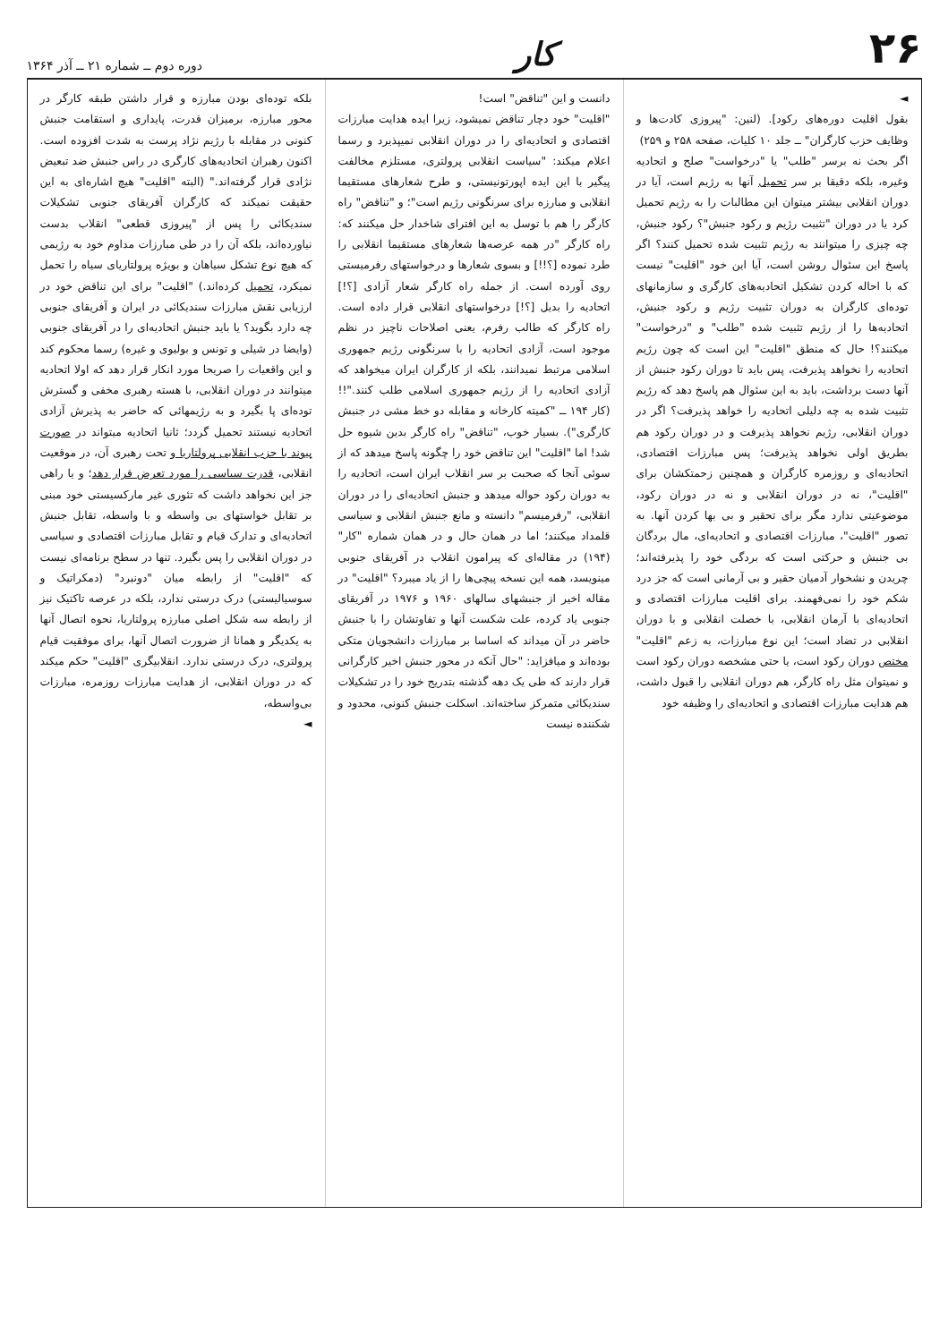۲۶ کار دوره دوم ــ شماره ۲۱ ــ آذر ۱۳۶۴
◄
بقول اقلیت دوره‌های رکود]. (لنین: "پیروزی کادت‌ها و وظایف حزب کارگران" ــ جلد ۱۰ کلیات، صفحه ۲۵۸ و ۲۵۹)
اگر بحث نه برسر "طلب" یا "درخواست" صلح و اتحادیه وغیره، بلکه دقیقا بر سر تحمیل آنها به رژیم است، آیا در دوران انقلابی بیشتر میتوان این مطالبات را به رژیم تحمیل کرد یا در دوران "تثبیت رژیم و رکود جنبش"؟ رکود جنبش، چه چیزی را میتوانند به رژیم تثبیت شده تحمیل کنند؟ اگر پاسخ این سئوال روشن است، آیا این خود "اقلیت" نیست که با احاله کردن تشکیل اتحادیه‌های کارگری و سازمانهای توده‌ای کارگران به دوران تثبیت رژیم و رکود جنبش، اتحادیه‌ها را از رژیم تثبیت شده "طلب" و "درخواست" میکنند؟! حال که منطق "اقلیت" این است که چون رژیم اتحادیه را نخواهد پذیرفت، پس باید تا دوران رکود جنبش از آنها دست برداشت، باید به این سئوال هم پاسخ دهد که رژیم تثبیت شده به چه دلیلی اتحادیه را خواهد پذیرفت؟ اگر در دوران انقلابی، رژیم نخواهد پذیرفت و در دوران رکود هم بطریق اولی نخواهد پذیرفت؛ پس مبارزات اقتصادی، اتحادیه‌ای و روزمره کارگران و همچنین زحمتکشان برای "اقلیت"، نه در دوران انقلابی و نه در دوران رکود، موضوعیتی ندارد مگر برای تحقیر و بی بها کردن آنها. به تصور "اقلیت"، مبارزات اقتصادی و اتحادیه‌ای، مال بردگان بی جنبش و حرکتی است که بردگی خود را پذیرفته‌اند؛ چریدن و نشخوار آدمیان حقیر و بی آرمانی است که جز درد شکم خود را نمی‌فهمند. برای اقلیت مبارزات اقتصادی و اتحادیه‌ای با آرمان انقلابی، با خصلت انقلابی و با دوران انقلابی در تضاد است؛ این نوع مبارزات، به زعم "اقلیت" مختص دوران رکود است، یا حتی مشخصه دوران رکود است و نمیتوان مثل راه کارگر، هم دوران انقلابی را قبول داشت، هم هدایت مبارزات اقتصادی و اتحادیه‌ای را وظیفه خود
دانست و این "تناقض" است!
"اقلیت" خود دچار تناقض نمیشود، زیرا ایده هدایت مبارزات اقتصادی و اتحادیه‌ای را در دوران انقلابی نمیپذیرد و رسما اعلام میکند: "سیاست انقلابی پرولتری، مستلزم مخالفت پیگیر با این ایده اپورتونیستی، و طرح شعارهای مستقیما انقلابی و مبارزه برای سرنگونی رژیم است"؛ و "تناقض" راه کارگر را هم با توسل به این افترای شاخدار حل میکنند که: راه کارگر "در همه عرصه‌ها شعارهای مستقیما انقلابی را طرد نموده [؟!!] و بسوی شعارها و درخواستهای رفرمیستی روی آورده است. از جمله راه کارگر شعار آزادی [؟!] اتحادیه را بدیل [؟!] درخواستهای انقلابی قرار داده است. راه کارگر که طالب رفرم، یعنی اصلاحات ناچیز در نظم موجود است، آزادی اتحادیه را با سرنگونی رژیم جمهوری اسلامی مرتبط نمیدانند، بلکه از کارگران ایران میخواهد که آزادی اتحادیه را از رژیم جمهوری اسلامی طلب کنند."!! (کار ۱۹۴ ــ "کمیته کارخانه و مقابله دو خط مشی در جنبش کارگری"). بسیار خوب، "تناقض" راه کارگر بدین شیوه حل شد! اما "اقلیت" این تناقض خود را چگونه پاسخ میدهد که از سوئی آنجا که صحبت بر سر انقلاب ایران است، اتحادیه را به دوران رکود حواله میدهد و جنبش اتحادیه‌ای را در دوران انقلابی، "رفرمیسم" دانسته و مانع جنبش انقلابی و سیاسی قلمداد میکنند؛ اما در همان حال و در همان شماره "کار" (۱۹۴) در مقاله‌ای که پیرامون انقلاب در آفریقای جنوبی مینویسد، همه این نسخه پیچی‌ها را از یاد میبرد؟ "اقلیت" در مقاله اخیر از جنبشهای سالهای ۱۹۶۰ و ۱۹۷۶ در آفریقای جنوبی یاد کرده، علت شکست آنها و تفاوتشان را با جنبش حاضر در آن میداند که اساسا بر مبارزات دانشجویان متکی بوده‌اند و میافزاید: "حال آنکه در محور جنبش اخیر کارگرانی قرار دارند که طی یک دهه گذشته بتدریج خود را در تشکیلات سندیکائی متمرکز ساخته‌اند. اسکلت جنبش کنونی، محدود و شکننده نیست
بلکه توده‌ای بودن مبارزه و قرار داشتن طبقه کارگر در محور مبارزه، برمیزان قدرت، پایداری و استقامت جنبش کنونی در مقابله با رژیم نژاد پرست به شدت افزوده است. اکنون رهبران اتحادیه‌های کارگری در راس جنبش ضد تبعیض نژادی قرار گرفته‌اند." (البته "اقلیت" هیچ اشاره‌ای به این حقیقت نمیکند که کارگران آفریقای جنوبی تشکیلات سندیکائی را پس از "پیروزی قطعی" انقلاب بدست نیاورده‌اند، بلکه آن را در طی مبارزات مداوم خود به رژیمی که هیچ نوع تشکل سیاهان و بویژه پرولتاریای سیاه را تحمل نمیکرد، تحمیل کرده‌اند.) "اقلیت" برای این تناقض خود در ارزیابی نقش مبارزات سندیکائی در ایران و آفریقای جنوبی چه دارد بگوید؟ یا باید جنبش اتحادیه‌ای را در آفریقای جنوبی (وایضا در شیلی و تونس و بولیوی و غیره) رسما محکوم کند و این واقعیات را صریحا مورد انکار قرار دهد که اولا اتحادیه میتوانند در دوران انقلابی، با هسته رهبری مخفی و گسترش توده‌ای پا بگیرد و به رژیمهائی که حاضر به پذیرش آزادی اتحادیه نیستند تحمیل گردد؛ ثانیا اتحادیه میتواند در صورت پیوند با حزب انقلابی پرولتاریا و تحت رهبری آن، در موقعیت انقلابی، قدرت سیاسی را مورد تعرض قرار دهد؛ و یا راهی جز این نخواهد داشت که تئوری غیر مارکسیستی خود مبنی بر تقابل خواستهای بی واسطه و با واسطه، تقابل جنبش اتحادیه‌ای و تدارک قیام و تقابل مبارزات اقتصادی و سیاسی در دوران انقلابی را پس بگیرد. تنها در سطح برنامه‌ای نیست که "اقلیت" از رابطه میان "دونبرد" (دمکراتیک و سوسیالیستی) درک درستی ندارد، بلکه در عرصه تاکتیک نیز از رابطه سه شکل اصلی مبارزه پرولتاریا، نحوه اتصال آنها به یکدیگر و همانا از ضرورت اتصال آنها، برای موفقیت قیام پرولتری، درک درستی ندارد. انقلابیگری "اقلیت" حکم میکند که در دوران انقلابی، از هدایت مبارزات روزمره، مبارزات بی‌واسطه،
◄